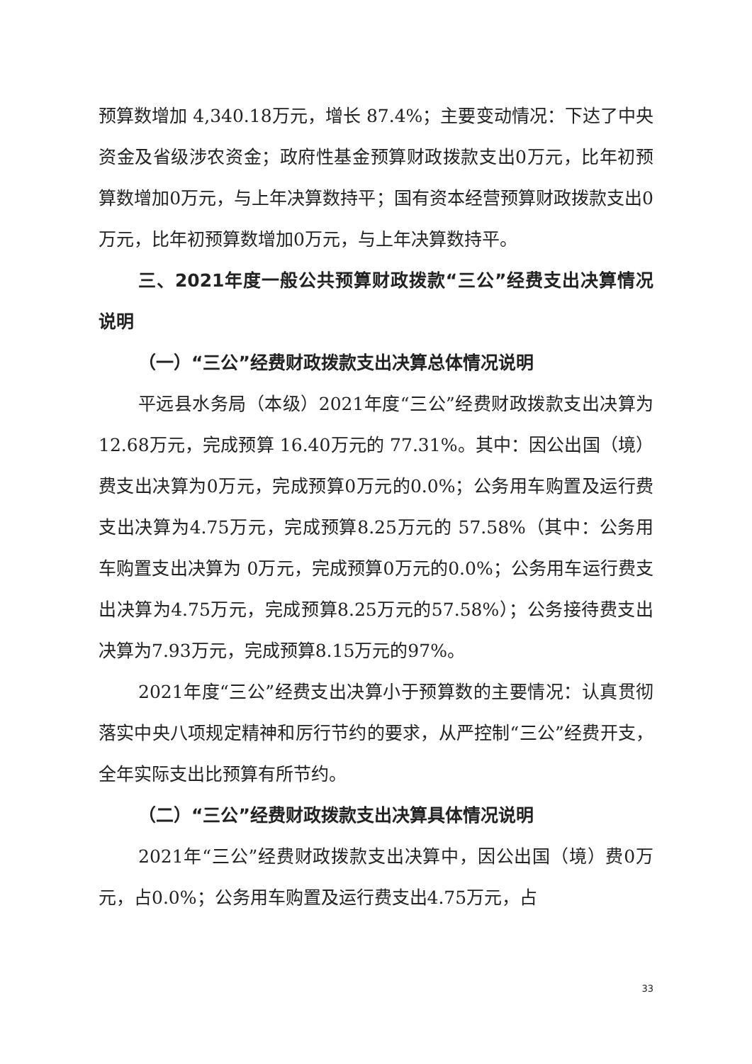预算数增加 4,340.18万元，增长 87.4%；主要变动情况：下达了中央资金及省级涉农资金；政府性基金预算财政拨款支出0万元，比年初预算数增加0万元，与上年决算数持平；国有资本经营预算财政拨款支出0万元，比年初预算数增加0万元，与上年决算数持平。
三、2021年度一般公共预算财政拨款“三公”经费支出决算情况说明
（一）“三公”经费财政拨款支出决算总体情况说明
平远县水务局（本级）2021年度“三公”经费财政拨款支出决算为 12.68万元，完成预算 16.40万元的 77.31%。其中：因公出国（境）费支出决算为0万元，完成预算0万元的0.0%；公务用车购置及运行费支出决算为4.75万元，完成预算8.25万元的 57.58%（其中：公务用车购置支出决算为 0万元，完成预算0万元的0.0%；公务用车运行费支出决算为4.75万元，完成预算8.25万元的57.58%）；公务接待费支出决算为7.93万元，完成预算8.15万元的97%。
2021年度“三公”经费支出决算小于预算数的主要情况：认真贯彻落实中央八项规定精神和厉行节约的要求，从严控制“三公”经费开支，全年实际支出比预算有所节约。
（二）“三公”经费财政拨款支出决算具体情况说明
2021年“三公”经费财政拨款支出决算中，因公出国（境）费0万元，占0.0%；公务用车购置及运行费支出4.75万元，占
33